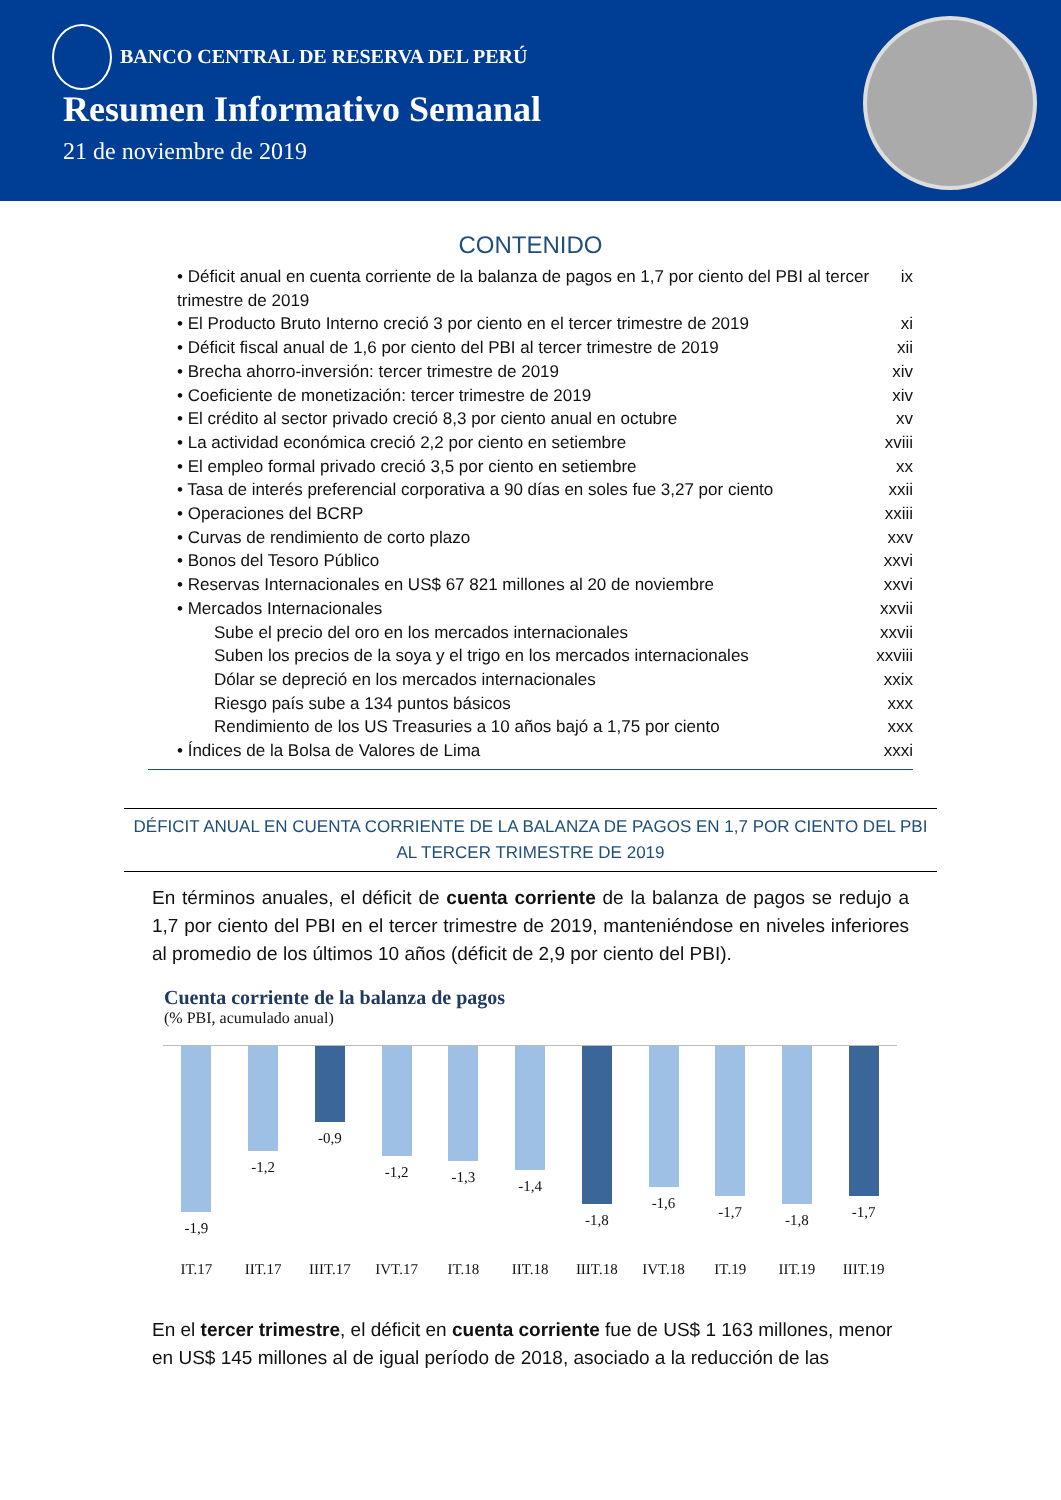BANCO CENTRAL DE RESERVA DEL PERÚ
Resumen Informativo Semanal
21 de noviembre de 2019
CONTENIDO
• Déficit anual en cuenta corriente de la balanza de pagos en 1,7 por ciento del PBI al tercer trimestre de 2019 ix
• El Producto Bruto Interno creció 3 por ciento en el tercer trimestre de 2019 xi
• Déficit fiscal anual de 1,6 por ciento del PBI al tercer trimestre de 2019 xii
• Brecha ahorro-inversión: tercer trimestre de 2019 xiv
• Coeficiente de monetización: tercer trimestre de 2019 xiv
• El crédito al sector privado creció 8,3 por ciento anual en octubre xv
• La actividad económica creció 2,2 por ciento en setiembre xviii
• El empleo formal privado creció 3,5 por ciento en setiembre xx
• Tasa de interés preferencial corporativa a 90 días en soles fue 3,27 por ciento xxii
• Operaciones del BCRP xxiii
• Curvas de rendimiento de corto plazo xxv
• Bonos del Tesoro Público xxvi
• Reservas Internacionales en US$ 67 821 millones al 20 de noviembre xxvi
• Mercados Internacionales xxvii
Sube el precio del oro en los mercados internacionales xxvii
Suben los precios de la soya y el trigo en los mercados internacionales xxviii
Dólar se depreció en los mercados internacionales xxix
Riesgo país sube a 134 puntos básicos xxx
Rendimiento de los US Treasuries a 10 años bajó a 1,75 por ciento xxx
• Índices de la Bolsa de Valores de Lima xxxi
DÉFICIT ANUAL EN CUENTA CORRIENTE DE LA BALANZA DE PAGOS EN 1,7 POR CIENTO DEL PBI AL TERCER TRIMESTRE DE 2019
En términos anuales, el déficit de cuenta corriente de la balanza de pagos se redujo a 1,7 por ciento del PBI en el tercer trimestre de 2019, manteniéndose en niveles inferiores al promedio de los últimos 10 años (déficit de 2,9 por ciento del PBI).
Cuenta corriente de la balanza de pagos
(% PBI, acumulado anual)
-1,9
IT.17
-1,2
IIT.17
-0,9
IIIT.17
-1,2
IVT.17
-1,3
IT.18
-1,4
IIT.18
-1,8
IIIT.18
-1,6
IVT.18
-1,7
IT.19
-1,8
IIT.19
-1,7
IIIT.19
En el tercer trimestre, el déficit en cuenta corriente fue de US$ 1 163 millones, menor en US$ 145 millones al de igual período de 2018, asociado a la reducción de las